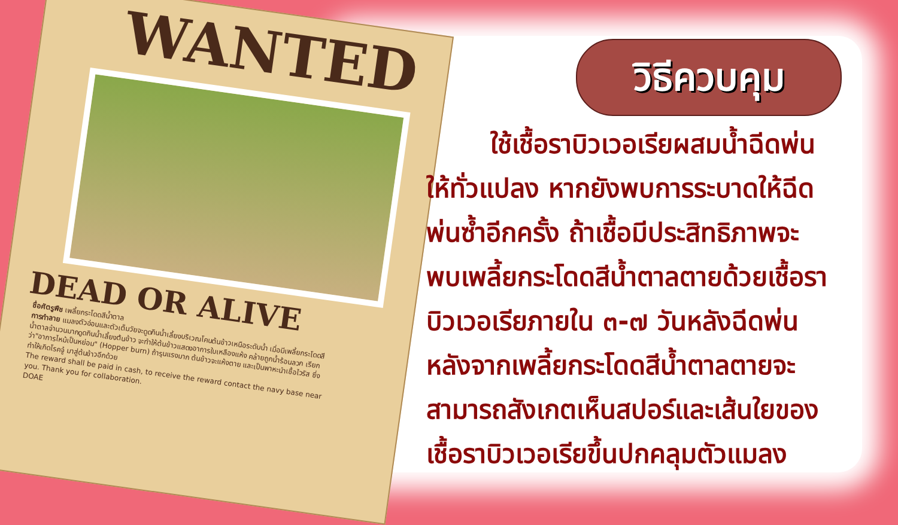WANTED
DEAD OR ALIVE
ชื่อศัตรูพืช เพลี้ยกระโดดสีน้ำตาล
การทำลาย แมลงตัวอ่อนและตัวเต็มวัยจะดูดกินน้ำเลี้ยงบริเวณโคนต้นข้าวเหนือระดับน้ำ เมื่อมีเพลี้ยกระโดดสีน้ำตาลจำนวนมากดูดกินน้ำเลี้ยงต้นข้าว จะทำให้ต้นข้าวแสดงอาการใบเหลืองแห้ง คล้ายถูกน้ำร้อนลวก เรียกว่า"อาการไหม้เป็นหย่อม" (Hopper burn) ถ้ารุนแรงมาก ต้นข้าวจะแห้งตาย และเป็นพาหะนำเชื้อไวรัส ซึ่งทำให้เกิดโรคจู๋ มาสู่ต้นข้าวอีกด้วย
The reward shall be paid in cash, to receive the reward contact the navy base near you. Thank you for collaboration.
DOAE
วิธีควบคุม
ใช้เชื้อราบิวเวอเรียผสมน้ำฉีดพ่น
ให้ทั่วแปลง หากยังพบการระบาดให้ฉีด
พ่นซ้ำอีกครั้ง ถ้าเชื้อมีประสิทธิภาพจะ
พบเพลี้ยกระโดดสีน้ำตาลตายด้วยเชื้อรา
บิวเวอเรียภายใน ๓-๗ วันหลังฉีดพ่น
หลังจากเพลี้ยกระโดดสีน้ำตาลตายจะ
สามารถสังเกตเห็นสปอร์และเส้นใยของ
เชื้อราบิวเวอเรียขึ้นปกคลุมตัวแมลง